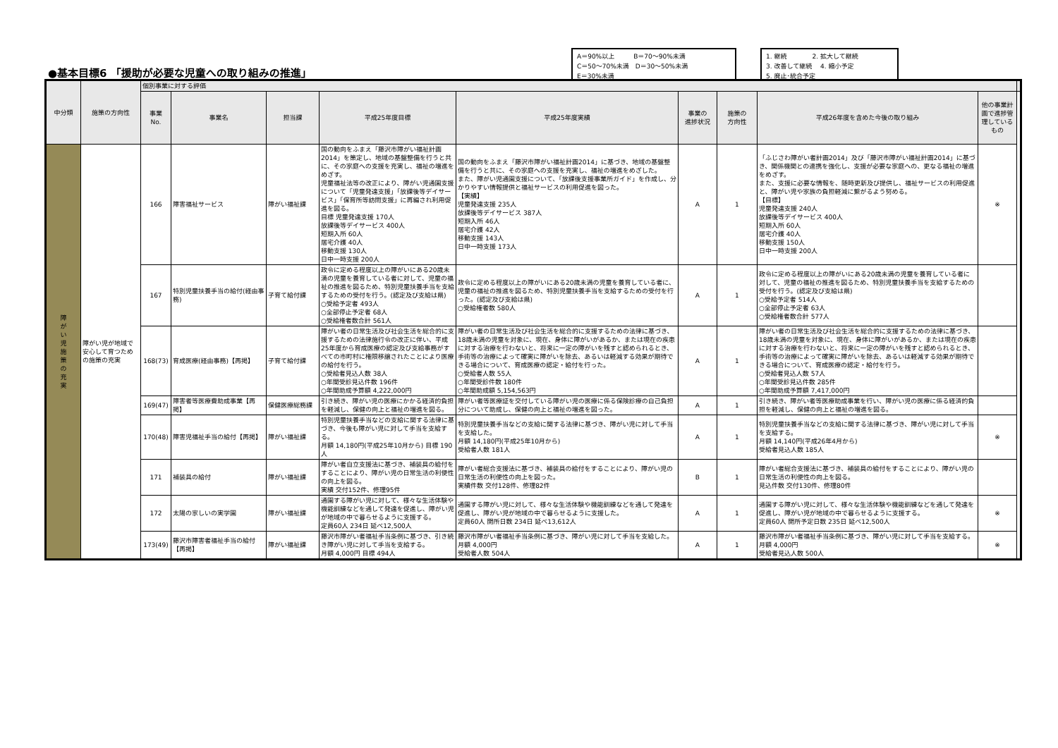●基本目標6 「援助が必要な児童への取り組みの推進」
A＝90%以上　　　B＝70～90%未満
C＝50～70%未満　D＝30～50%未満
E＝30%未満
1. 継続　　　　2. 拡大して継続
3. 改善して継続　 4. 縮小予定
5. 廃止･統合予定
| 中分類 | 施策の方向性 | 個別事業に対する評価 | | | | | | | | | |
| --- | --- | --- | --- | --- | --- | --- | --- | --- | --- | --- | --- |
| | | 事業 No. | 事業名 | 担当課 | 平成25年度目標 | 平成25年度実績 | 事業の 進捗状況 | 施策の 方向性 | 平成26年度を含めた今後の取り組み | 他の事業計画で進捗管理しているもの | |
| 障 が い 児 施 策 の 充 実 | 障がい児が地域で安心して育つための施策の充実 | 166 | 障害福祉サービス | 障がい福祉課 | 国の動向をふまえ「藤沢市障がい福祉計画2014」を策定し、地域の基盤整備を行うと共に、その家庭への支援を充実し、福祉の増進をめざす。 児童福祉法等の改正により、障がい児通園支援について「児童発達支援」「放課後等デイサービス」「保育所等訪問支援」に再編され利用促進を図る。 目標 児童発達支援 170人 放課後等デイサービス 400人 短期入所 60人 居宅介護 40人 移動支援 130人 日中一時支援 200人 | 国の動向をふまえ「藤沢市障がい福祉計画2014」に基づき、地域の基盤整備を行うと共に、その家庭への支援を充実し、福祉の増進をめざした。 また、障がい児通園支援について、「放課後支援事業所ガイド」を作成し、分かりやすい情報提供と福祉サービスの利用促進を図った。 【実績】 児童発達支援 235人 放課後等デイサービス 387人 短期入所 46人 居宅介護 42人 移動支援 143人 日中一時支援 173人 | A | 1 | 「ふじさわ障がい者計画2014」及び「藤沢市障がい福祉計画2014」に基づき、関係機関との連携を強化し、支援が必要な家庭への、更なる福祉の増進をめざす。 また、支援に必要な情報を、随時更新及び提供し、福祉サービスの利用促進と、障がい児や家族の負担軽減に繋がるよう努める。 【目標】 児童発達支援 240人 放課後等デイサービス 400人 短期入所 60人 居宅介護 40人 移動支援 150人 日中一時支援 200人 | ※ | |
| | | 167 | 特別児童扶養手当の給付(経由事務) | 子育て給付課 | 政令に定める程度以上の障がいにある20歳未満の児童を養育している者に対して、児童の福祉の推進を図るため、特別児童扶養手当を支給するための受付を行う。(認定及び支給は県) ○受給予定者 493人 ○全部停止予定者 68人 ○受給権者数合計 561人 | 政令に定める程度以上の障がいにある20歳未満の児童を養育している者に、児童の福祉の推進を図るため、特別児童扶養手当を支給するための受付を行った。(認定及び支給は県) ○受給権者数 580人 | A | 1 | 政令に定める程度以上の障がいにある20歳未満の児童を養育している者に対して、児童の福祉の推進を図るため、特別児童扶養手当を支給するための受付を行う。(認定及び支給は県) ○受給予定者 514人 ○全部停止予定者 63人 ○受給権者数合計 577人 | | |
| | | 168(73) | 育成医療(経由事務)【再掲】 | 子育て給付課 | 障がい者の日常生活及び社会生活を総合的に支援するための法律施行令の改正に伴い、平成25年度から育成医療の認定及び支給事務がすべての市町村に権限移譲されたことにより医療の給付を行う。 ○受給者見込人数 38人 ○年間受診見込件数 196件 ○年間助成予算額 4,222,000円 | 障がい者の日常生活及び社会生活を総合的に支援するための法律に基づき、18歳未満の児童を対象に、現在、身体に障がいがあるか、または現在の疾患に対する治療を行わないと、将来に一定の障がいを残すと認められるとき、手術等の治療によって確実に障がいを除去、あるいは軽減する効果が期待できる場合について、育成医療の認定・給付を行った。 ○受給者人数 55人 ○年間受診件数 180件 ○年間助成額 5,154,563円 | A | 1 | 障がい者の日常生活及び社会生活を総合的に支援するための法律に基づき、18歳未満の児童を対象に、現在、身体に障がいがあるか、または現在の疾患に対する治療を行わないと、将来に一定の障がいを残すと認められるとき、手術等の治療によって確実に障がいを除去、あるいは軽減する効果が期待できる場合について、育成医療の認定・給付を行う。 ○受給者見込人数 57人 ○年間受診見込件数 285件 ○年間助成予算額 7,417,000円 | | |
| | | 169(47) | 障害者等医療費助成事業【再掲】 | 保健医療総務課 | 引き続き、障がい児の医療にかかる経済的負担を軽減し、保健の向上と福祉の増進を図る。 | 障がい者等医療証を交付している障がい児の医療に係る保険診療の自己負担分について助成し、保健の向上と福祉の増進を図った。 | A | 1 | 引き続き、障がい者等医療助成事業を行い、障がい児の医療に係る経済的負担を軽減し、保健の向上と福祉の増進を図る。 | | |
| | | 170(48) | 障害児福祉手当の給付【再掲】 | 障がい福祉課 | 特別児童扶養手当などの支給に関する法律に基づき、今後も障がい児に対して手当を支給する。 月額 14,180円(平成25年10月から) 目標 190人 | 特別児童扶養手当などの支給に関する法律に基づき、障がい児に対して手当を支給した。 月額 14,180円(平成25年10月から) 受給者人数 181人 | A | 1 | 特別児童扶養手当などの支給に関する法律に基づき、障がい児に対して手当を支給する。 月額 14,140円(平成26年4月から) 受給者見込人数 185人 | ※ | |
| | | 171 | 補装具の給付 | 障がい福祉課 | 障がい者自立支援法に基づき、補装具の給付をすることにより、障がい児の日常生活の利便性の向上を図る。 実績 交付152件、修理95件 | 障がい者総合支援法に基づき、補装具の給付をすることにより、障がい児の日常生活の利便性の向上を図った。 実績件数 交付128件、修理82件 | B | 1 | 障がい者総合支援法に基づき、補装具の給付をすることにより、障がい児の日常生活の利便性の向上を図る。 見込件数 交付130件、修理80件 | | |
| | | 172 | 太陽の家しいの実学園 | 障がい福祉課 | 通園する障がい児に対して、様々な生活体験や機能訓練などを通して発達を促進し、障がい児が地域の中で暮らせるように支援する。 定員60人 234日 延べ12,500人 | 通園する障がい児に対して、様々な生活体験や機能訓練などを通して発達を促進し、障がい児が地域の中で暮らせるように支援した。 定員60人 開所日数 234日 延べ13,612人 | A | 1 | 通園する障がい児に対して、様々な生活体験や機能訓練などを通して発達を促進し、障がい児が地域の中で暮らせるように支援する。 定員60人 開所予定日数 235日 延べ12,500人 | ※ | |
| | | 173(49) | 藤沢市障害者福祉手当の給付【再掲】 | 障がい福祉課 | 藤沢市障がい者福祉手当条例に基づき、引き続き障がい児に対して手当を支給する。 月額 4,000円 目標 494人 | 藤沢市障がい者福祉手当条例に基づき、障がい児に対して手当を支給した。 月額 4,000円 受給者人数 504人 | A | 1 | 藤沢市障がい者福祉手当条例に基づき、障がい児に対して手当を支給する。 月額 4,000円 受給者見込人数 500人 | ※ | |